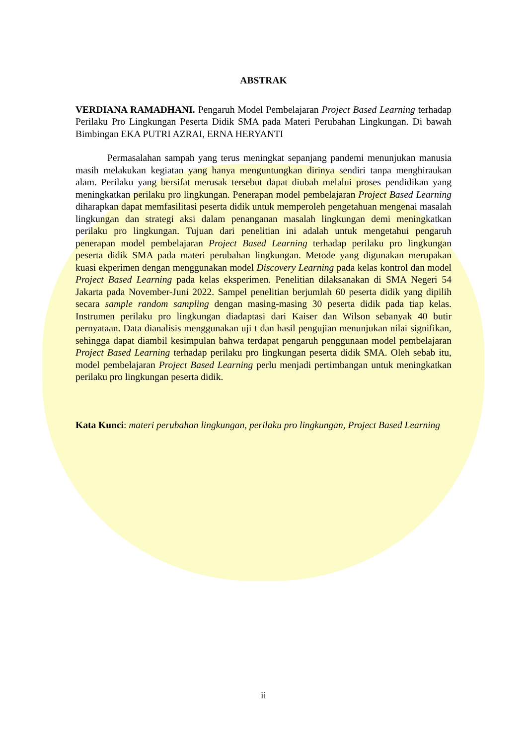ABSTRAK
VERDIANA RAMADHANI. Pengaruh Model Pembelajaran Project Based Learning terhadap Perilaku Pro Lingkungan Peserta Didik SMA pada Materi Perubahan Lingkungan. Di bawah Bimbingan EKA PUTRI AZRAI, ERNA HERYANTI
Permasalahan sampah yang terus meningkat sepanjang pandemi menunjukan manusia masih melakukan kegiatan yang hanya menguntungkan dirinya sendiri tanpa menghiraukan alam. Perilaku yang bersifat merusak tersebut dapat diubah melalui proses pendidikan yang meningkatkan perilaku pro lingkungan. Penerapan model pembelajaran Project Based Learning diharapkan dapat memfasilitasi peserta didik untuk memperoleh pengetahuan mengenai masalah lingkungan dan strategi aksi dalam penanganan masalah lingkungan demi meningkatkan perilaku pro lingkungan. Tujuan dari penelitian ini adalah untuk mengetahui pengaruh penerapan model pembelajaran Project Based Learning terhadap perilaku pro lingkungan peserta didik SMA pada materi perubahan lingkungan. Metode yang digunakan merupakan kuasi ekperimen dengan menggunakan model Discovery Learning pada kelas kontrol dan model Project Based Learning pada kelas eksperimen. Penelitian dilaksanakan di SMA Negeri 54 Jakarta pada November-Juni 2022. Sampel penelitian berjumlah 60 peserta didik yang dipilih secara sample random sampling dengan masing-masing 30 peserta didik pada tiap kelas. Instrumen perilaku pro lingkungan diadaptasi dari Kaiser dan Wilson sebanyak 40 butir pernyataan. Data dianalisis menggunakan uji t dan hasil pengujian menunjukan nilai signifikan, sehingga dapat diambil kesimpulan bahwa terdapat pengaruh penggunaan model pembelajaran Project Based Learning terhadap perilaku pro lingkungan peserta didik SMA. Oleh sebab itu, model pembelajaran Project Based Learning perlu menjadi pertimbangan untuk meningkatkan perilaku pro lingkungan peserta didik.
Kata Kunci: materi perubahan lingkungan, perilaku pro lingkungan, Project Based Learning
ii